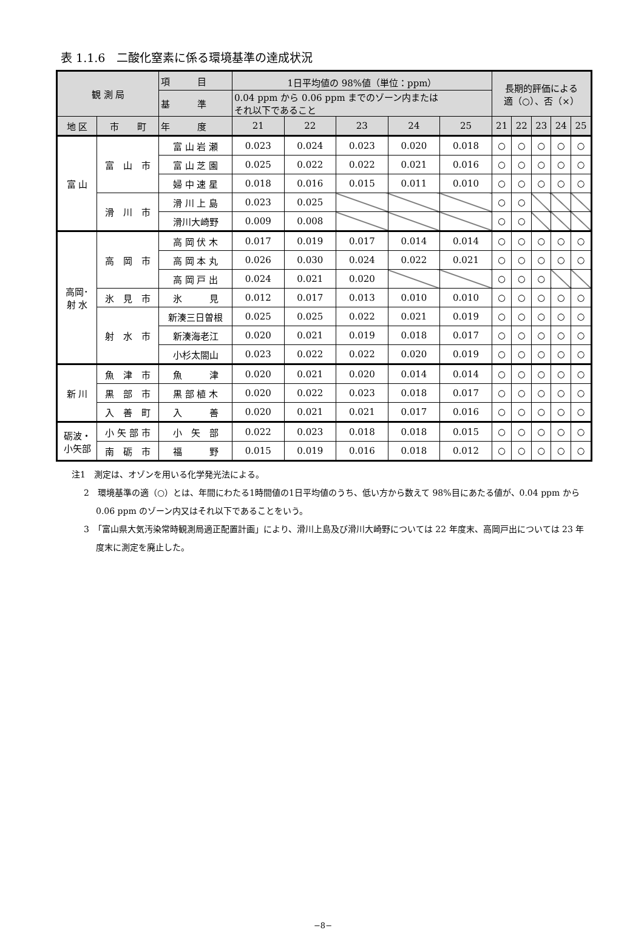表 1.1.6　二酸化窒素に係る環境基準の達成状況
| 観 測 局 | | 項 目 | 1日平均値の 98%値（単位：ppm） | | | | | 長期的評価による 適（○）、否（×） | | | | |
| --- | --- | --- | --- | --- | --- | --- | --- | --- | --- | --- | --- | --- |
| | | 基 準 | 0.04 ppm から 0.06 ppm までのゾーン内または それ以下であること | | | | | | | | | |
| | | 年 度 | 21 | 22 | 23 | 24 | 25 | 21 | 22 | 23 | 24 | 25 |
| 地 区 | 市 町 | | | | | | | | | | | |
| 富 山 | 富 山 市 | 富 山 岩 瀬 | 0.023 | 0.024 | 0.023 | 0.020 | 0.018 | ○ | ○ | ○ | ○ | ○ |
| | | 富 山 芝 園 | 0.025 | 0.022 | 0.022 | 0.021 | 0.016 | ○ | ○ | ○ | ○ | ○ |
| | | 婦 中 速 星 | 0.018 | 0.016 | 0.015 | 0.011 | 0.010 | ○ | ○ | ○ | ○ | ○ |
| | 滑 川 市 | 滑 川 上 島 | 0.023 | 0.025 | | | | ○ | ○ | | | |
| | | 滑川大崎野 | 0.009 | 0.008 | | | | ○ | ○ | | | |
| 高岡･ 射 水 | 高 岡 市 | 高 岡 伏 木 | 0.017 | 0.019 | 0.017 | 0.014 | 0.014 | ○ | ○ | ○ | ○ | ○ |
| | | 高 岡 本 丸 | 0.026 | 0.030 | 0.024 | 0.022 | 0.021 | ○ | ○ | ○ | ○ | ○ |
| | | 高 岡 戸 出 | 0.024 | 0.021 | 0.020 | | | ○ | ○ | ○ | | |
| | 氷 見 市 | 氷 見 | 0.012 | 0.017 | 0.013 | 0.010 | 0.010 | ○ | ○ | ○ | ○ | ○ |
| | 射 水 市 | 新湊三日曽根 | 0.025 | 0.025 | 0.022 | 0.021 | 0.019 | ○ | ○ | ○ | ○ | ○ |
| | | 新湊海老江 | 0.020 | 0.021 | 0.019 | 0.018 | 0.017 | ○ | ○ | ○ | ○ | ○ |
| | | 小杉太閤山 | 0.023 | 0.022 | 0.022 | 0.020 | 0.019 | ○ | ○ | ○ | ○ | ○ |
| 新 川 | 魚 津 市 | 魚 津 | 0.020 | 0.021 | 0.020 | 0.014 | 0.014 | ○ | ○ | ○ | ○ | ○ |
| | 黒 部 市 | 黒 部 植 木 | 0.020 | 0.022 | 0.023 | 0.018 | 0.017 | ○ | ○ | ○ | ○ | ○ |
| | 入 善 町 | 入 善 | 0.020 | 0.021 | 0.021 | 0.017 | 0.016 | ○ | ○ | ○ | ○ | ○ |
| 砺波・ 小矢部 | 小 矢 部 市 | 小 矢 部 | 0.022 | 0.023 | 0.018 | 0.018 | 0.015 | ○ | ○ | ○ | ○ | ○ |
| | 南 砺 市 | 福 野 | 0.015 | 0.019 | 0.016 | 0.018 | 0.012 | ○ | ○ | ○ | ○ | ○ |
注1　測定は、オゾンを用いる化学発光法による。
2　環境基準の適（○）とは、年間にわたる1時間値の1日平均値のうち、低い方から数えて 98%目にあたる値が、0.04 ppm から 0.06 ppm のゾーン内又はそれ以下であることをいう。
3　「富山県大気汚染常時観測局適正配置計画」により、滑川上島及び滑川大崎野については 22 年度末、高岡戸出については 23 年度末に測定を廃止した。
−8−